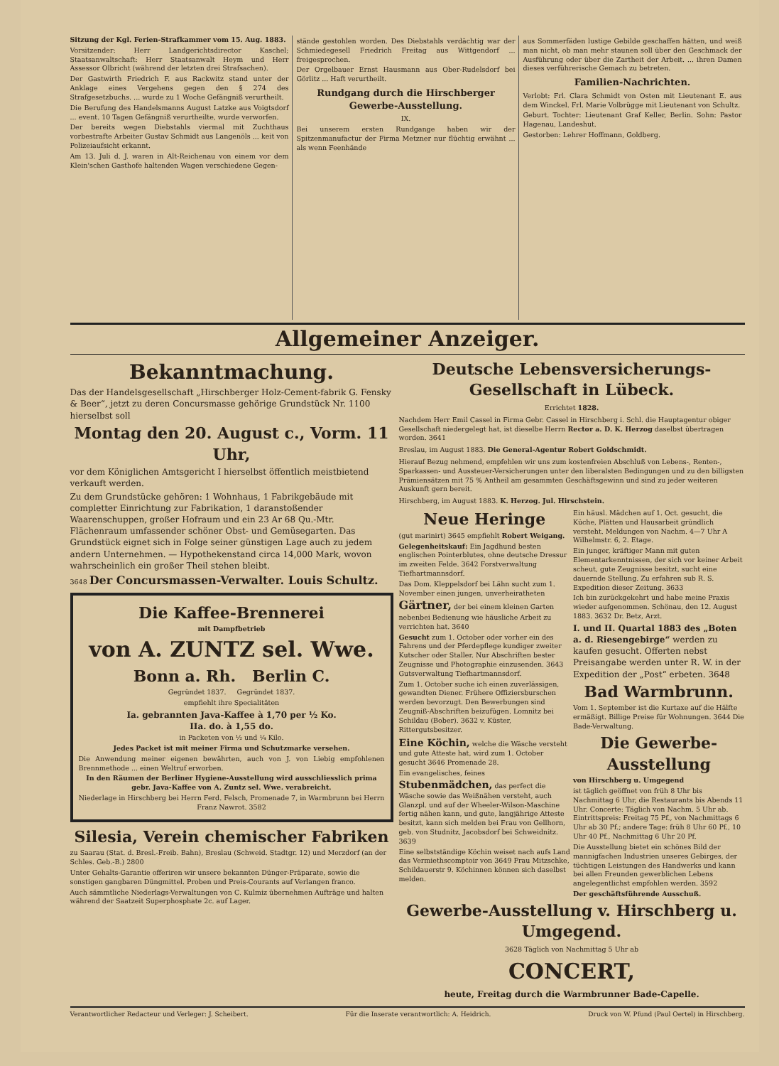Sitzung der Kgl. Ferien-Strafkammer vom 15. Aug. 1883.
Vorsitzender: Herr Landgerichtsdirector Kaschel; Staatsanwaltschaft: Herr Staatsanwalt Heym und Herr Assessor Olbricht (während der letzten drei Strafsachen).
Der Gastwirth Friedrich F. aus Rackwitz stand unter der Anklage eines Vergehens gegen den § 274 des Strafgesetzbuchs. ... wurde zu 1 Woche Gefängniß verurtheilt.
Die Berufung des Handelsmanns August Latzke aus Voigtsdorf ... event. 10 Tagen Gefängniß verurtheilte, wurde verworfen.
Der bereits wegen Diebstahls viermal mit Zuchthaus vorbestrafte Arbeiter Gustav Schmidt aus Langenöls ... keit von Polizeiaufsicht erkannt.
Am 13. Juli d. J. waren in Alt-Reichenau von einem vor dem Klein'schen Gasthofe haltenden Wagen verschiedene Gegen-
stände gestohlen worden. Des Diebstahls verdächtig war der Schmiedegesell Friedrich Freitag aus Wittgendorf ... freigesprochen.
Der Orgelbauer Ernst Hausmann aus Ober-Rudelsdorf bei Görlitz ... Haft verurtheilt.
Rundgang durch die Hirschberger Gewerbe-Ausstellung.
IX.
Bei unserem ersten Rundgange haben wir der Spitzenmanufactur der Firma Metzner nur flüchtig erwähnt ... als wenn Feenhände
aus Sommerfäden lustige Gebilde geschaffen hätten, und weiß man nicht, ob man mehr staunen soll über den Geschmack der Ausführung oder über die Zartheit der Arbeit. ... ihren Damen dieses verführerische Gemach zu betreten.
Familien-Nachrichten.
Verlobt: Frl. Clara Schmidt von Osten mit Lieutenant E. aus dem Winckel. Frl. Marie Volbrügge mit Lieutenant von Schultz.
Geburt. Tochter: Lieutenant Graf Keller, Berlin. Sohn: Pastor Hagenau, Landeshut.
Gestorben: Lehrer Hoffmann, Goldberg.
Allgemeiner Anzeiger.
Bekanntmachung.
Das der Handelsgesellschaft „Hirschberger Holz-Cement-fabrik G. Fensky & Beer“, jetzt zu deren Concursmasse gehörige Grundstück Nr. 1100 hierselbst soll
Montag den 20. August c., Vorm. 11 Uhr,
vor dem Königlichen Amtsgericht I hierselbst öffentlich meistbietend verkauft werden.
Zu dem Grundstücke gehören: 1 Wohnhaus, 1 Fabrikgebäude mit completter Einrichtung zur Fabrikation, 1 daranstoßender Waarenschuppen, großer Hofraum und ein 23 Ar 68 Qu.-Mtr. Flächenraum umfassender schöner Obst- und Gemüsegarten. Das Grundstück eignet sich in Folge seiner günstigen Lage auch zu jedem andern Unternehmen. — Hypothekenstand circa 14,000 Mark, wovon wahrscheinlich ein großer Theil stehen bleibt.
3648 Der Concursmassen-Verwalter. Louis Schultz.
Die Kaffee-Brennerei
mit Dampfbetrieb
von A. ZUNTZ sel. Wwe.
Bonn a. Rh. Berlin C.
Gegründet 1837. Gegründet 1837.
empfiehlt ihre Specialitäten
Ia. gebrannten Java-Kaffee à 1,70 per ½ Ko.
IIa. do. à 1,55 do.
in Packeten von ½ und ¼ Kilo.
Jedes Packet ist mit meiner Firma und Schutzmarke versehen.
Die Anwendung meiner eigenen bewährten, auch von J. von Liebig empfohlenen Brennmethode ... einen Weltruf erworben.
In den Räumen der Berliner Hygiene-Ausstellung wird ausschliesslich prima gebr. Java-Kaffee von A. Zuntz sel. Wwe. verabreicht.
Niederlage in Hirschberg bei Herrn Ferd. Felsch, Promenade 7, in Warmbrunn bei Herrn Franz Nawrot. 3582
Silesia, Verein chemischer Fabriken
zu Saarau (Stat. d. Bresl.-Freib. Bahn), Breslau (Schweid. Stadtgr. 12) und Merzdorf (an der Schles. Geb.-B.) 2800
Unter Gehalts-Garantie offeriren wir unsere bekannten Dünger-Präparate, sowie die sonstigen gangbaren Düngmittel. Proben und Preis-Courants auf Verlangen franco.
Auch sämmtliche Niederlags-Verwaltungen von C. Kulmiz übernehmen Aufträge und halten während der Saatzeit Superphosphate 2c. auf Lager.
Deutsche Lebensversicherungs-Gesellschaft in Lübeck.
Errichtet 1828.
Nachdem Herr Emil Cassel in Firma Gebr. Cassel in Hirschberg i. Schl. die Hauptagentur obiger Gesellschaft niedergelegt hat, ist dieselbe Herrn Rector a. D. K. Herzog daselbst übertragen worden. 3641
Breslau, im August 1883. Die General-Agentur Robert Goldschmidt.
Hierauf Bezug nehmend, empfehlen wir uns zum kostenfreien Abschluß von Lebens-, Renten-, Sparkassen- und Aussteuer-Versicherungen unter den liberalsten Bedingungen und zu den billigsten Prämiensätzen mit 75 % Antheil am gesammten Geschäftsgewinn und sind zu jeder weiteren Auskunft gern bereit.
Hirschberg, im August 1883. K. Herzog. Jul. Hirschstein.
Neue Heringe
(gut marinirt) 3645 empfiehlt Robert Weigang.
Gelegenheitskauf: Ein Jagdhund besten englischen Pointerblutes, ohne deutsche Dressur im zweiten Felde. 3642 Forstverwaltung Tiefhartmannsdorf.
Das Dom. Kleppelsdorf bei Lähn sucht zum 1. November einen jungen, unverheiratheten Gärtner, der bei einem kleinen Garten nebenbei Bedienung wie häusliche Arbeit zu verrichten hat. 3640
Gesucht zum 1. October oder vorher ein des Fahrens und der Pferdepflege kundiger zweiter Kutscher oder Staller. Nur Abschriften bester Zeugnisse und Photographie einzusenden. 3643 Gutsverwaltung Tiefhartmannsdorf.
Zum 1. October suche ich einen zuverlässigen, gewandten Diener. Frühere Offiziersburschen werden bevorzugt. Den Bewerbungen sind Zeugniß-Abschriften beizufügen. Lomnitz bei Schildau (Bober). 3632 v. Küster, Rittergutsbesitzer.
Eine Köchin, welche die Wäsche versteht und gute Atteste hat, wird zum 1. October gesucht 3646 Promenade 28.
Ein evangelisches, feines Stubenmädchen, das perfect die Wäsche sowie das Weißnähen versteht, auch Glanzpl. und auf der Wheeler-Wilson-Maschine fertig nähen kann, und gute, langjährige Atteste besitzt, kann sich melden bei Frau von Gellhorn, geb. von Studnitz, Jacobsdorf bei Schweidnitz. 3639
Eine selbstständige Köchin weiset nach aufs Land das Vermiethscomptoir von 3649 Frau Mitzschke, Schildauerstr 9. Köchinnen können sich daselbst melden.
Ein häusl. Mädchen auf 1. Oct. gesucht, die Küche, Plätten und Hausarbeit gründlich versteht. Meldungen von Nachm. 4—7 Uhr A Wilhelmstr. 6, 2. Etage.
Ein junger, kräftiger Mann mit guten Elementarkenntnissen, der sich vor keiner Arbeit scheut, gute Zeugnisse besitzt, sucht eine dauernde Stellung. Zu erfahren sub R. S. Expedition dieser Zeitung. 3633
Ich bin zurückgekehrt und habe meine Praxis wieder aufgenommen. Schönau, den 12. August 1883. 3632 Dr. Betz, Arzt.
I. und II. Quartal 1883 des „Boten a. d. Riesengebirge“ werden zu kaufen gesucht. Offerten nebst Preisangabe werden unter R. W. in der Expedition der „Post“ erbeten. 3648
Bad Warmbrunn.
Vom 1. September ist die Kurtaxe auf die Hälfte ermäßigt. Billige Preise für Wohnungen. 3644 Die Bade-Verwaltung.
Die Gewerbe-Ausstellung
von Hirschberg u. Umgegend
ist täglich geöffnet von früh 8 Uhr bis Nachmittag 6 Uhr, die Restaurants bis Abends 11 Uhr. Concerte: Täglich von Nachm. 5 Uhr ab. Eintrittspreis: Freitag 75 Pf., von Nachmittags 6 Uhr ab 30 Pf.; andere Tage: früh 8 Uhr 60 Pf., 10 Uhr 40 Pf., Nachmittag 6 Uhr 20 Pf.
Die Ausstellung bietet ein schönes Bild der mannigfachen Industrien unseres Gebirges, der tüchtigen Leistungen des Handwerks und kann bei allen Freunden gewerblichen Lebens angelegentlichst empfohlen werden. 3592
Der geschäftsführende Ausschuß.
Gewerbe-Ausstellung v. Hirschberg u. Umgegend.
3628 Täglich von Nachmittag 5 Uhr ab
CONCERT,
heute, Freitag durch die Warmbrunner Bade-Capelle.
Verantwortlicher Redacteur und Verleger: J. Scheibert. Für die Inserate verantwortlich: A. Heidrich. Druck von W. Pfund (Paul Oertel) in Hirschberg.